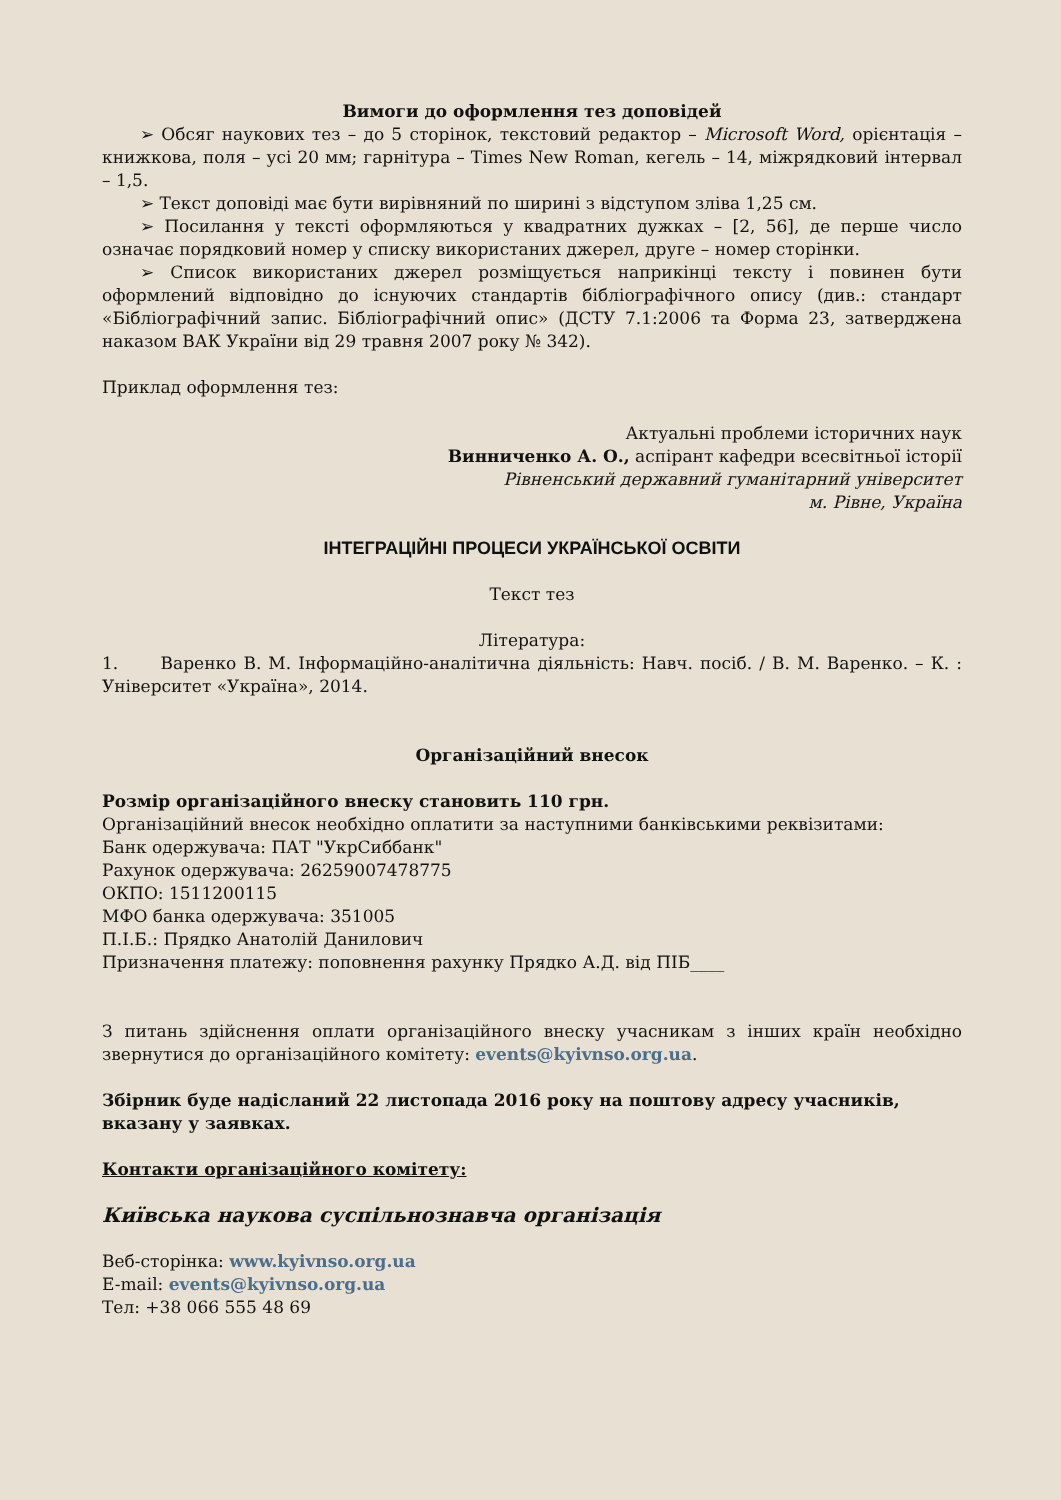Вимоги до оформлення тез доповідей
➢ Обсяг наукових тез – до 5 сторінок, текстовий редактор – Microsoft Word, орієнтація – книжкова, поля – усі 20 мм; гарнітура – Times New Roman, кегель – 14, міжрядковий інтервал – 1,5.
➢ Текст доповіді має бути вирівняний по ширині з відступом зліва 1,25 см.
➢ Посилання у тексті оформляються у квадратних дужках – [2, 56], де перше число означає порядковий номер у списку використаних джерел, друге – номер сторінки.
➢ Список використаних джерел розміщується наприкінці тексту і повинен бути оформлений відповідно до існуючих стандартів бібліографічного опису (див.: стандарт «Бібліографічний запис. Бібліографічний опис» (ДСТУ 7.1:2006 та Форма 23, затверджена наказом ВАК України від 29 травня 2007 року № 342).
Приклад оформлення тез:
Актуальні проблеми історичних наук
Винниченко А. О., аспірант кафедри всесвітньої історії
Рівненський державний гуманітарний університет
м. Рівне, Україна
ІНТЕГРАЦІЙНІ ПРОЦЕСИ УКРАЇНСЬКОЇ ОСВІТИ
Текст тез
Література:
1. Варенко В. М. Інформаційно-аналітична діяльність: Навч. посіб. / В. М. Варенко. – К. : Університет «Україна», 2014.
Організаційний внесок
Розмір організаційного внеску становить 110 грн.
Організаційний внесок необхідно оплатити за наступними банківськими реквізитами:
Банк одержувача: ПАТ "УкрСиббанк"
Рахунок одержувача: 26259007478775
ОКПО: 1511200115
МФО банка одержувача: 351005
П.І.Б.: Прядко Анатолій Данилович
Призначення платежу: поповнення рахунку Прядко А.Д. від ПІБ____
З питань здійснення оплати організаційного внеску учасникам з інших країн необхідно звернутися до організаційного комітету: events@kyivnso.org.ua.
Збірник буде надісланий 22 листопада 2016 року на поштову адресу учасників, вказану у заявках.
Контакти організаційного комітету:
Київська наукова суспільнознавча організація
Веб-сторінка: www.kyivnso.org.ua
E-mail: events@kyivnso.org.ua
Тел: +38 066 555 48 69